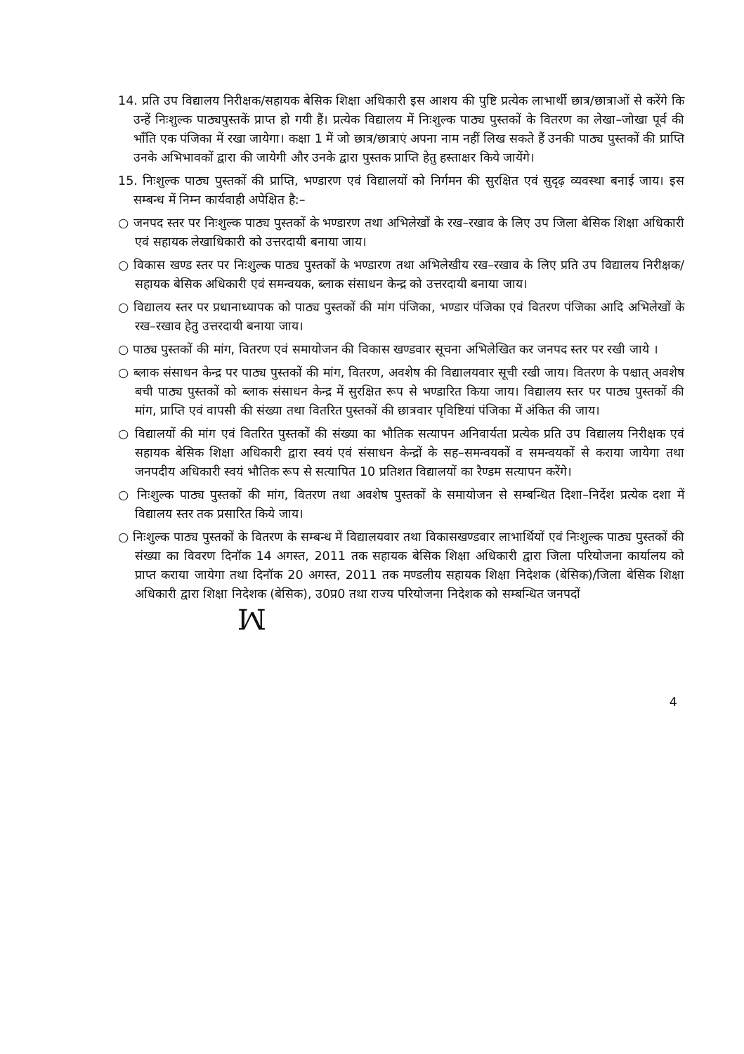14. प्रति उप विद्यालय निरीक्षक/सहायक बेसिक शिक्षा अधिकारी इस आशय की पुष्टि प्रत्येक लाभार्थी छात्र/छात्राओं से करेंगे कि उन्हें निःशुल्क पाठ्यपुस्तकें प्राप्त हो गयी हैं। प्रत्येक विद्यालय में निःशुल्क पाठ्य पुस्तकों के वितरण का लेखा–जोखा पूर्व की भाँति एक पंजिका में रखा जायेगा। कक्षा 1 में जो छात्र/छात्राएं अपना नाम नहीं लिख सकते हैं उनकी पाठ्य पुस्तकों की प्राप्ति उनके अभिभावकों द्वारा की जायेगी और उनके द्वारा पुस्तक प्राप्ति हेतु हस्ताक्षर किये जायेंगे।
15. निःशुल्क पाठ्य पुस्तकों की प्राप्ति, भण्डारण एवं विद्यालयों को निर्गमन की सुरक्षित एवं सुदृढ़ व्यवस्था बनाई जाय। इस सम्बन्ध में निम्न कार्यवाही अपेक्षित है:–
○ जनपद स्तर पर निःशुल्क पाठ्य पुस्तकों के भण्डारण तथा अभिलेखों के रख–रखाव के लिए उप जिला बेसिक शिक्षा अधिकारी एवं सहायक लेखाधिकारी को उत्तरदायी बनाया जाय।
○ विकास खण्ड स्तर पर निःशुल्क पाठ्य पुस्तकों के भण्डारण तथा अभिलेखीय रख–रखाव के लिए प्रति उप विद्यालय निरीक्षक/सहायक बेसिक अधिकारी एवं समन्वयक, ब्लाक संसाधन केन्द्र को उत्तरदायी बनाया जाय।
○ विद्यालय स्तर पर प्रधानाध्यापक को पाठ्य पुस्तकों की मांग पंजिका, भण्डार पंजिका एवं वितरण पंजिका आदि अभिलेखों के रख–रखाव हेतु उत्तरदायी बनाया जाय।
○ पाठ्य पुस्तकों की मांग, वितरण एवं समायोजन की विकास खण्डवार सूचना अभिलेखित कर जनपद स्तर पर रखी जाये ।
○ ब्लाक संसाधन केन्द्र पर पाठ्य पुस्तकों की मांग, वितरण, अवशेष की विद्यालयवार सूची रखी जाय। वितरण के पश्चात् अवशेष बची पाठ्य पुस्तकों को ब्लाक संसाधन केन्द्र में सुरक्षित रूप से भण्डारित किया जाय। विद्यालय स्तर पर पाठ्य पुस्तकों की मांग, प्राप्ति एवं वापसी की संख्या तथा वितरित पुस्तकों की छात्रवार पृविष्टियां पंजिका में अंकित की जाय।
○ विद्यालयों की मांग एवं वितरित पुस्तकों की संख्या का भौतिक सत्यापन अनिवार्यता प्रत्येक प्रति उप विद्यालय निरीक्षक एवं सहायक बेसिक शिक्षा अधिकारी द्वारा स्वयं एवं संसाधन केन्द्रों के सह–समन्वयकों व समन्वयकों से कराया जायेगा तथा जनपदीय अधिकारी स्वयं भौतिक रूप से सत्यापित 10 प्रतिशत विद्यालयों का रैण्डम सत्यापन करेंगे।
○ निःशुल्क पाठ्य पुस्तकों की मांग, वितरण तथा अवशेष पुस्तकों के समायोजन से सम्बन्धित दिशा–निर्देश प्रत्येक दशा में विद्यालय स्तर तक प्रसारित किये जाय।
○ निःशुल्क पाठ्य पुस्तकों के वितरण के सम्बन्ध में विद्यालयवार तथा विकासखण्डवार लाभार्थियों एवं निःशुल्क पाठ्य पुस्तकों की संख्या का विवरण दिनॉक 14 अगस्त, 2011 तक सहायक बेसिक शिक्षा अधिकारी द्वारा जिला परियोजना कार्यालय को प्राप्त कराया जायेगा तथा दिनॉक 20 अगस्त, 2011 तक मण्डलीय सहायक शिक्षा निदेशक (बेसिक)/जिला बेसिक शिक्षा अधिकारी द्वारा शिक्षा निदेशक (बेसिक), उ0प्र0 तथा राज्य परियोजना निदेशक को सम्बन्धित जनपदों
ꟽ
4